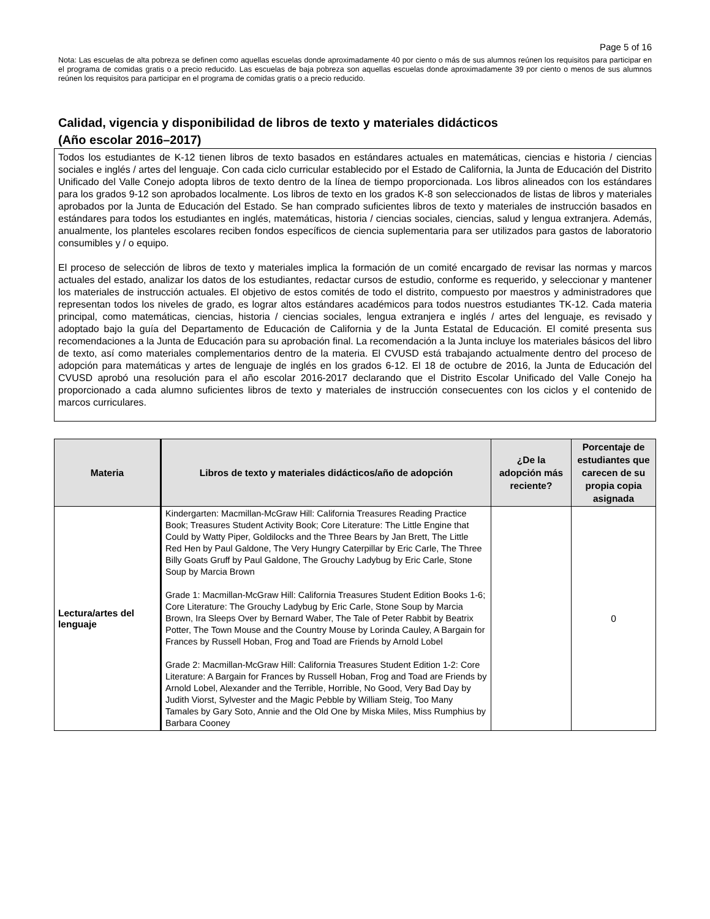Page 5 of 16
Nota: Las escuelas de alta pobreza se definen como aquellas escuelas donde aproximadamente 40 por ciento o más de sus alumnos reúnen los requisitos para participar en el programa de comidas gratis o a precio reducido. Las escuelas de baja pobreza son aquellas escuelas donde aproximadamente 39 por ciento o menos de sus alumnos reúnen los requisitos para participar en el programa de comidas gratis o a precio reducido.
Calidad, vigencia y disponibilidad de libros de texto y materiales didácticos
(Año escolar 2016–2017)
Todos los estudiantes de K-12 tienen libros de texto basados en estándares actuales en matemáticas, ciencias e historia / ciencias sociales e inglés / artes del lenguaje. Con cada ciclo curricular establecido por el Estado de California, la Junta de Educación del Distrito Unificado del Valle Conejo adopta libros de texto dentro de la línea de tiempo proporcionada. Los libros alineados con los estándares para los grados 9-12 son aprobados localmente. Los libros de texto en los grados K-8 son seleccionados de listas de libros y materiales aprobados por la Junta de Educación del Estado. Se han comprado suficientes libros de texto y materiales de instrucción basados en estándares para todos los estudiantes en inglés, matemáticas, historia / ciencias sociales, ciencias, salud y lengua extranjera. Además, anualmente, los planteles escolares reciben fondos específicos de ciencia suplementaria para ser utilizados para gastos de laboratorio consumibles y / o equipo.
El proceso de selección de libros de texto y materiales implica la formación de un comité encargado de revisar las normas y marcos actuales del estado, analizar los datos de los estudiantes, redactar cursos de estudio, conforme es requerido, y seleccionar y mantener los materiales de instrucción actuales. El objetivo de estos comités de todo el distrito, compuesto por maestros y administradores que representan todos los niveles de grado, es lograr altos estándares académicos para todos nuestros estudiantes TK-12. Cada materia principal, como matemáticas, ciencias, historia / ciencias sociales, lengua extranjera e inglés / artes del lenguaje, es revisado y adoptado bajo la guía del Departamento de Educación de California y de la Junta Estatal de Educación. El comité presenta sus recomendaciones a la Junta de Educación para su aprobación final. La recomendación a la Junta incluye los materiales básicos del libro de texto, así como materiales complementarios dentro de la materia. El CVUSD está trabajando actualmente dentro del proceso de adopción para matemáticas y artes de lenguaje de inglés en los grados 6-12. El 18 de octubre de 2016, la Junta de Educación del CVUSD aprobó una resolución para el año escolar 2016-2017 declarando que el Distrito Escolar Unificado del Valle Conejo ha proporcionado a cada alumno suficientes libros de texto y materiales de instrucción consecuentes con los ciclos y el contenido de marcos curriculares.
| Materia | Libros de texto y materiales didácticos/año de adopción | ¿De la adopción más reciente? | Porcentaje de estudiantes que carecen de su propia copia asignada |
| --- | --- | --- | --- |
| Lectura/artes del lenguaje | Kindergarten: Macmillan-McGraw Hill: California Treasures Reading Practice Book; Treasures Student Activity Book; Core Literature: The Little Engine that Could by Watty Piper, Goldilocks and the Three Bears by Jan Brett, The Little Red Hen by Paul Galdone, The Very Hungry Caterpillar by Eric Carle, The Three Billy Goats Gruff by Paul Galdone, The Grouchy Ladybug by Eric Carle, Stone Soup by Marcia Brown Grade 1: Macmillan-McGraw Hill: California Treasures Student Edition Books 1-6; Core Literature: The Grouchy Ladybug by Eric Carle, Stone Soup by Marcia Brown, Ira Sleeps Over by Bernard Waber, The Tale of Peter Rabbit by Beatrix Potter, The Town Mouse and the Country Mouse by Lorinda Cauley, A Bargain for Frances by Russell Hoban, Frog and Toad are Friends by Arnold Lobel Grade 2: Macmillan-McGraw Hill: California Treasures Student Edition 1-2: Core Literature: A Bargain for Frances by Russell Hoban, Frog and Toad are Friends by Arnold Lobel, Alexander and the Terrible, Horrible, No Good, Very Bad Day by Judith Viorst, Sylvester and the Magic Pebble by William Steig, Too Many Tamales by Gary Soto, Annie and the Old One by Miska Miles, Miss Rumphius by Barbara Cooney | | 0 |